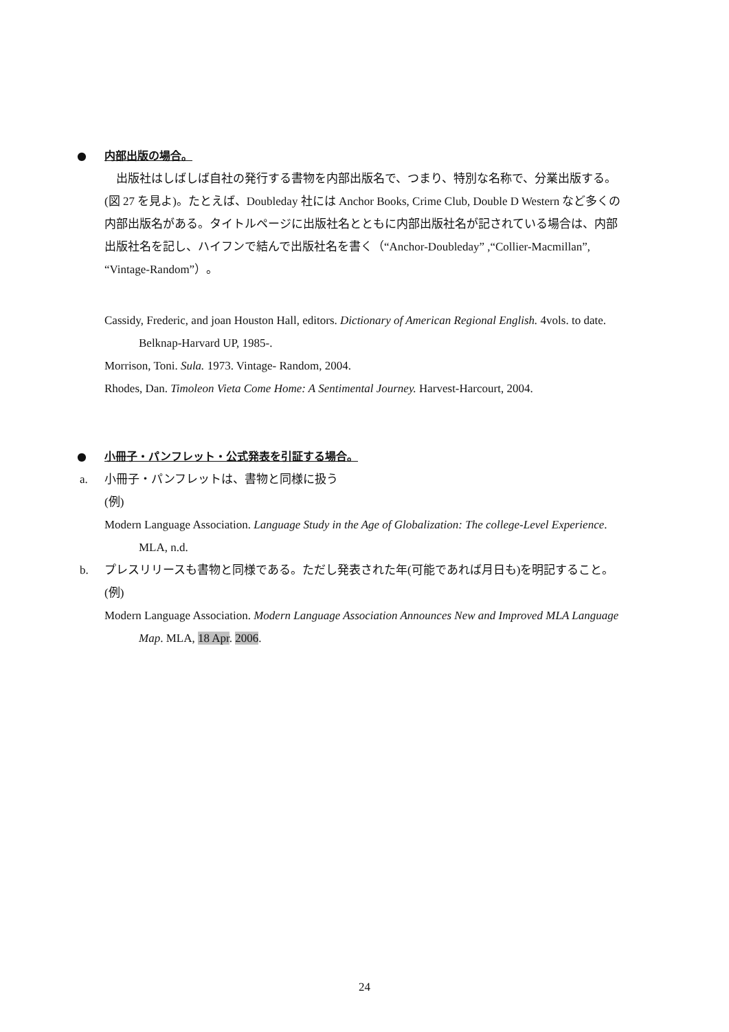● 内部出版の場合。
　出版社はしばしば自社の発行する書物を内部出版名で、つまり、特別な名称で、分業出版する。(図 27 を見よ)。たとえば、Doubleday 社には Anchor Books, Crime Club, Double D Western など多くの内部出版名がある。タイトルページに出版社名とともに内部出版社名が記されている場合は、内部出版社名を記し、ハイフンで結んで出版社名を書く（“Anchor-Doubleday” ,“Collier-Macmillan”, “Vintage-Random”）。
Cassidy, Frederic, and joan Houston Hall, editors. Dictionary of American Regional English. 4vols. to date. Belknap-Harvard UP, 1985-.
Morrison, Toni. Sula. 1973. Vintage- Random, 2004.
Rhodes, Dan. Timoleon Vieta Come Home: A Sentimental Journey. Harvest-Harcourt, 2004.
● 小冊子・パンフレット・公式発表を引証する場合。
a. 小冊子・パンフレットは、書物と同様に扱う
(例)
Modern Language Association. Language Study in the Age of Globalization: The college-Level Experience. MLA, n.d.
b. プレスリリースも書物と同様である。ただし発表された年(可能であれば月日も)を明記すること。
(例)
Modern Language Association. Modern Language Association Announces New and Improved MLA Language Map. MLA, 18 Apr. 2006.
24